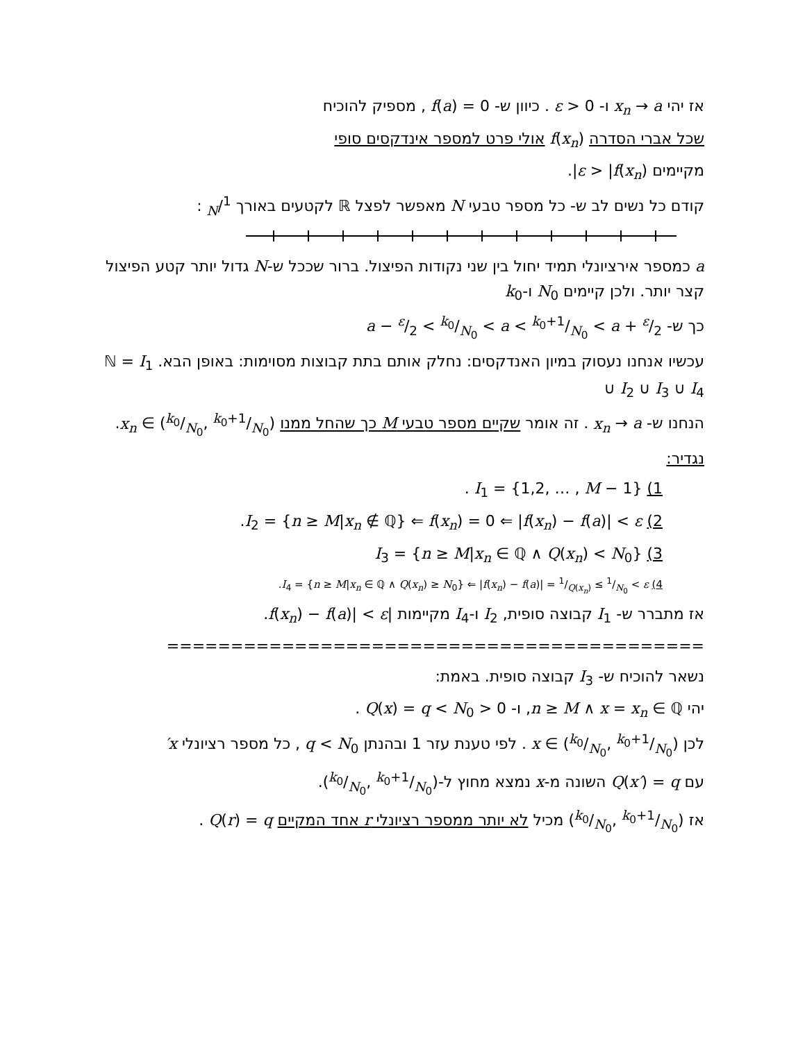אז יהי x<sub>n</sub> → a ו- ε > 0 . כיוון ש- f(a) = 0 , מספיק להוכיח
שכל אברי הסדרה f(x<sub>n</sub>) אולי פרט למספר אינדקסים סופי
מקיימים ε > |f(x<sub>n</sub>)|.
קודם כל נשים לב ש- כל מספר טבעי N מאפשר לפצל ℝ לקטעים באורך 1/N :
a כמספר אירציונלי תמיד יחול בין שני נקודות הפיצול. ברור שככל ש-N גדול יותר קטע הפיצול קצר יותר. ולכן קיימים N<sub>0</sub> ו-k<sub>0</sub>
כך ש- a − ε/2 < k<sub>0</sub>/N<sub>0</sub> < a < k<sub>0</sub>+1/N<sub>0</sub> < a + ε/2
עכשיו אנחנו נעסוק במיון האנדקסים: נחלק אותם בתת קבוצות מסוימות: באופן הבא. ℕ = I<sub>1</sub> ∪ I<sub>2</sub> ∪ I<sub>3</sub> ∪ I<sub>4</sub>
הנחנו ש- x<sub>n</sub> → a . זה אומר שקיים מספר טבעי M כך שהחל ממנו x<sub>n</sub> ∈ (k<sub>0</sub>/N<sub>0</sub>, k<sub>0</sub>+1/N<sub>0</sub>).
נגדיר:
1) I<sub>1</sub> = {1,2, … , M − 1} .
2) I<sub>2</sub> = {n ≥ M|x<sub>n</sub> ∉ ℚ} ⇐ f(x<sub>n</sub>) = 0 ⇐ |f(x<sub>n</sub>) − f(a)| < ε.
3) I<sub>3</sub> = {n ≥ M|x<sub>n</sub> ∈ ℚ ∧ Q(x<sub>n</sub>) < N<sub>0</sub>}
4) I<sub>4</sub> = {n ≥ M|x<sub>n</sub> ∈ ℚ ∧ Q(x<sub>n</sub>) ≥ N<sub>0</sub>} ⇐ |f(x<sub>n</sub>) − f(a)| = 1/Q(x<sub>n</sub>) ≤ 1/N<sub>0</sub> < ε.
אז מתברר ש- I<sub>1</sub> קבוצה סופית, I<sub>2</sub> ו-I<sub>4</sub> מקיימות |f(x<sub>n</sub>) − f(a)| < ε.
==========================================
נשאר להוכיח ש- I<sub>3</sub> קבוצה סופית. באמת:
יהי n ≥ M ∧ x = x<sub>n</sub> ∈ ℚ, ו- 0 < Q(x) = q < N<sub>0</sub> .
לכן x ∈ (k<sub>0</sub>/N<sub>0</sub>, k<sub>0</sub>+1/N<sub>0</sub>) . לפי טענת עזר 1 ובהנתן q < N<sub>0</sub> , כל מספר רציונלי x′
עם Q(x′) = q השונה מ-x נמצא מחוץ ל-(k<sub>0</sub>/N<sub>0</sub>, k<sub>0</sub>+1/N<sub>0</sub>).
אז (k<sub>0</sub>/N<sub>0</sub>, k<sub>0</sub>+1/N<sub>0</sub>) מכיל לא יותר ממספר רציונלי r אחד המקיים Q(r) = q .